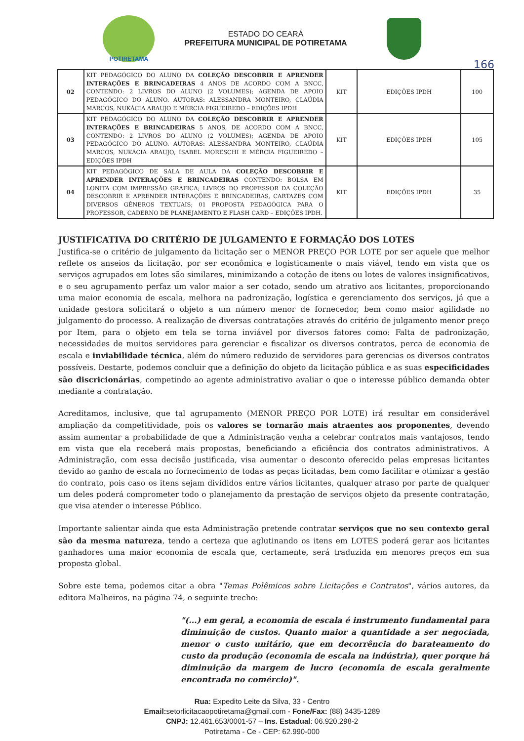POTIRETAMA
ESTADO DO CEARÁ
PREFEITURA MUNICIPAL DE POTIRETAMA
166
| 02 | KIT PEDAGÓGICO DO ALUNO DA COLEÇÃO DESCOBRIR E APRENDER INTERAÇÕES E BRINCADEIRAS 4 ANOS DE ACORDO COM A BNCC, CONTENDO: 2 LIVROS DO ALUNO (2 VOLUMES); AGENDA DE APOIO PEDAGÓGICO DO ALUNO. AUTORAS: ALESSANDRA MONTEIRO, CLAÚDIA MARCOS, NUKÁCIA ARAUJO E MÉRCIA FIGUEIREDO – EDIÇÕES IPDH | KIT | EDIÇÕES IPDH | 100 |
| 03 | KIT PEDAGÓGICO DO ALUNO DA COLEÇÃO DESCOBRIR E APRENDER INTERAÇÕES E BRINCADEIRAS 5 ANOS, DE ACORDO COM A BNCC, CONTENDO: 2 LIVROS DO ALUNO (2 VOLUMES); AGENDA DE APOIO PEDAGÓGICO DO ALUNO. AUTORAS: ALESSANDRA MONTEIRO, CLAÚDIA MARCOS, NUKÁCIA ARAUJO, ISABEL MORESCHI E MÉRCIA FIGUEIREDO – EDIÇÕES IPDH | KIT | EDIÇÕES IPDH | 105 |
| 04 | KIT PEDAGÓGICO DE SALA DE AULA DA COLEÇÃO DESCOBRIR E APRENDER INTERAÇÕES E BRINCADEIRAS CONTENDO: BOLSA EM LONITA COM IMPRESSÃO GRÁFICA; LIVROS DO PROFESSOR DA COLEÇÃO DESCOBRIR E APRENDER INTERAÇÕES E BRINCADEIRAS, CARTAZES COM DIVERSOS GÊNEROS TEXTUAIS; 01 PROPOSTA PEDAGÓGICA PARA O PROFESSOR, CADERNO DE PLANEJAMENTO E FLASH CARD – EDIÇÕES IPDH. | KIT | EDIÇÕES IPDH | 35 |
JUSTIFICATIVA DO CRITÉRIO DE JULGAMENTO E FORMAÇÃO DOS LOTES
Justifica-se o critério de julgamento da licitação ser o MENOR PREÇO POR LOTE por ser aquele que melhor reflete os anseios da licitação, por ser econômica e logisticamente o mais viável, tendo em vista que os serviços agrupados em lotes são similares, minimizando a cotação de itens ou lotes de valores insignificativos, e o seu agrupamento perfaz um valor maior a ser cotado, sendo um atrativo aos licitantes, proporcionando uma maior economia de escala, melhora na padronização, logística e gerenciamento dos serviços, já que a unidade gestora solicitará o objeto a um número menor de fornecedor, bem como maior agilidade no julgamento do processo. A realização de diversas contratações através do critério de julgamento menor preço por Item, para o objeto em tela se torna inviável por diversos fatores como: Falta de padronização, necessidades de muitos servidores para gerenciar e fiscalizar os diversos contratos, perca de economia de escala e inviabilidade técnica, além do número reduzido de servidores para gerencias os diversos contratos possíveis. Destarte, podemos concluir que a definição do objeto da licitação pública e as suas especificidades são discricionárias, competindo ao agente administrativo avaliar o que o interesse público demanda obter mediante a contratação.
Acreditamos, inclusive, que tal agrupamento (MENOR PREÇO POR LOTE) irá resultar em considerável ampliação da competitividade, pois os valores se tornarão mais atraentes aos proponentes, devendo assim aumentar a probabilidade de que a Administração venha a celebrar contratos mais vantajosos, tendo em vista que ela receberá mais propostas, beneficiando a eficiência dos contratos administrativos. A Administração, com essa decisão justificada, visa aumentar o desconto oferecido pelas empresas licitantes devido ao ganho de escala no fornecimento de todas as peças licitadas, bem como facilitar e otimizar a gestão do contrato, pois caso os itens sejam divididos entre vários licitantes, qualquer atraso por parte de qualquer um deles poderá comprometer todo o planejamento da prestação de serviços objeto da presente contratação, que visa atender o interesse Público.
Importante salientar ainda que esta Administração pretende contratar serviços que no seu contexto geral são da mesma natureza, tendo a certeza que aglutinando os itens em LOTES poderá gerar aos licitantes ganhadores uma maior economia de escala que, certamente, será traduzida em menores preços em sua proposta global.
Sobre este tema, podemos citar a obra "Temas Polêmicos sobre Licitações e Contratos", vários autores, da editora Malheiros, na página 74, o seguinte trecho:
"(...) em geral, a economia de escala é instrumento fundamental para diminuição de custos. Quanto maior a quantidade a ser negociada, menor o custo unitário, que em decorrência do barateamento do custo da produção (economia de escala na indústria), quer porque há diminuição da margem de lucro (economia de escala geralmente encontrada no comércio)".
Rua: Expedito Leite da Silva, 33 - Centro
Email: setorlicitacaopotiretama@gmail.com - Fone/Fax: (88) 3435-1289
CNPJ: 12.461.653/0001-57 – Ins. Estadual: 06.920.298-2
Potiretama - Ce - CEP: 62.990-000